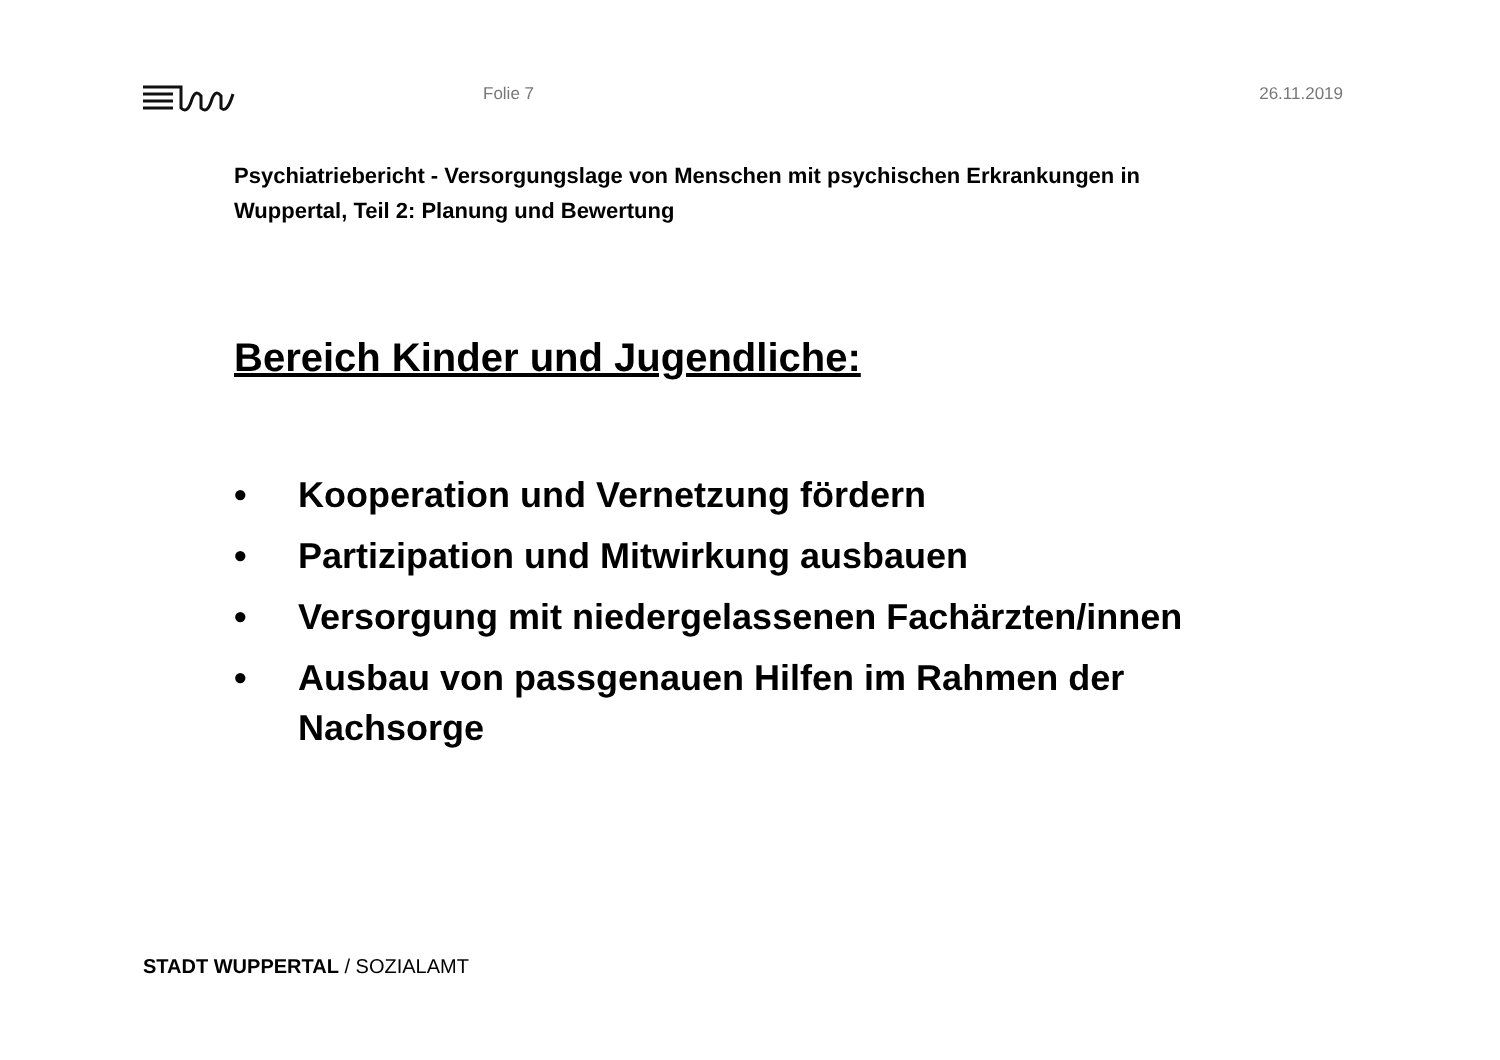Folie 7 26.11.2019
Psychiatriebericht - Versorgungslage von Menschen mit psychischen Erkrankungen in Wuppertal, Teil 2: Planung und Bewertung
Bereich Kinder und Jugendliche:
• Kooperation und Vernetzung fördern
• Partizipation und Mitwirkung ausbauen
• Versorgung mit niedergelassenen Fachärzten/innen
• Ausbau von passgenauen Hilfen im Rahmen der Nachsorge
STADT WUPPERTAL / SOZIALAMT